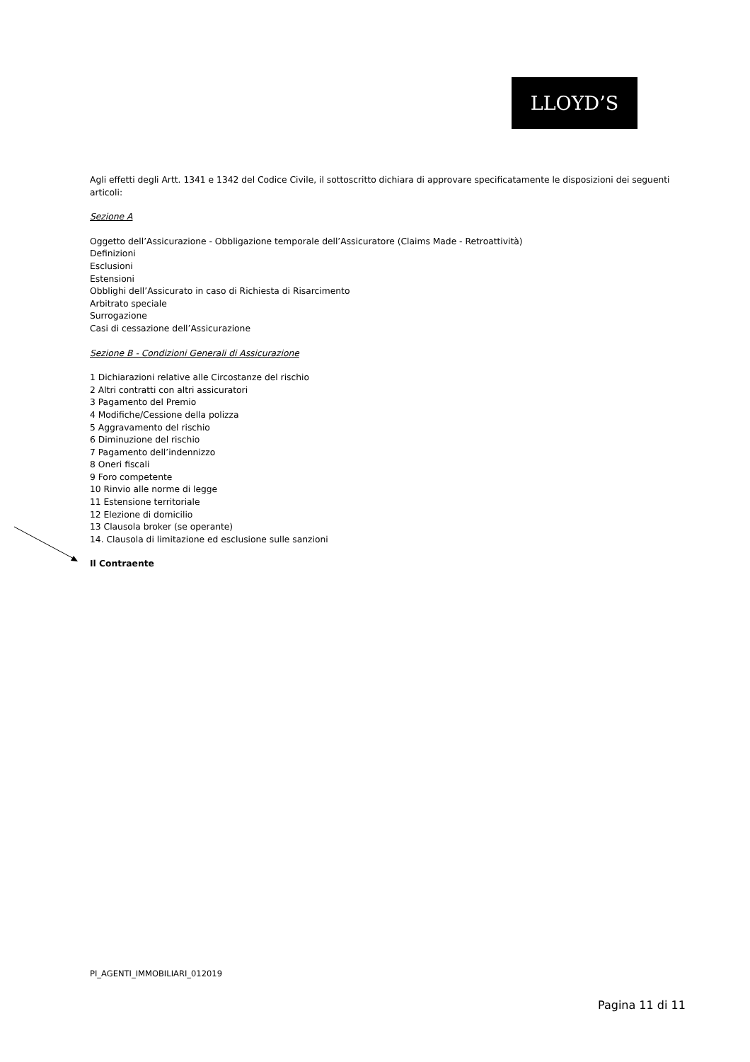LLOYD’S
Agli effetti degli Artt. 1341 e 1342 del Codice Civile, il sottoscritto dichiara di approvare specificatamente le disposizioni dei seguenti articoli:
Sezione A
Oggetto dell’Assicurazione - Obbligazione temporale dell’Assicuratore (Claims Made - Retroattività)
Definizioni
Esclusioni
Estensioni
Obblighi dell’Assicurato in caso di Richiesta di Risarcimento
Arbitrato speciale
Surrogazione
Casi di cessazione dell’Assicurazione
Sezione B - Condizioni Generali di Assicurazione
1 Dichiarazioni relative alle Circostanze del rischio
2 Altri contratti con altri assicuratori
3 Pagamento del Premio
4 Modifiche/Cessione della polizza
5 Aggravamento del rischio
6 Diminuzione del rischio
7 Pagamento dell’indennizzo
8 Oneri fiscali
9 Foro competente
10 Rinvio alle norme di legge
11 Estensione territoriale
12 Elezione di domicilio
13 Clausola broker (se operante)
14. Clausola di limitazione ed esclusione sulle sanzioni
Il Contraente
PI_AGENTI_IMMOBILIARI_012019
Pagina 11 di 11